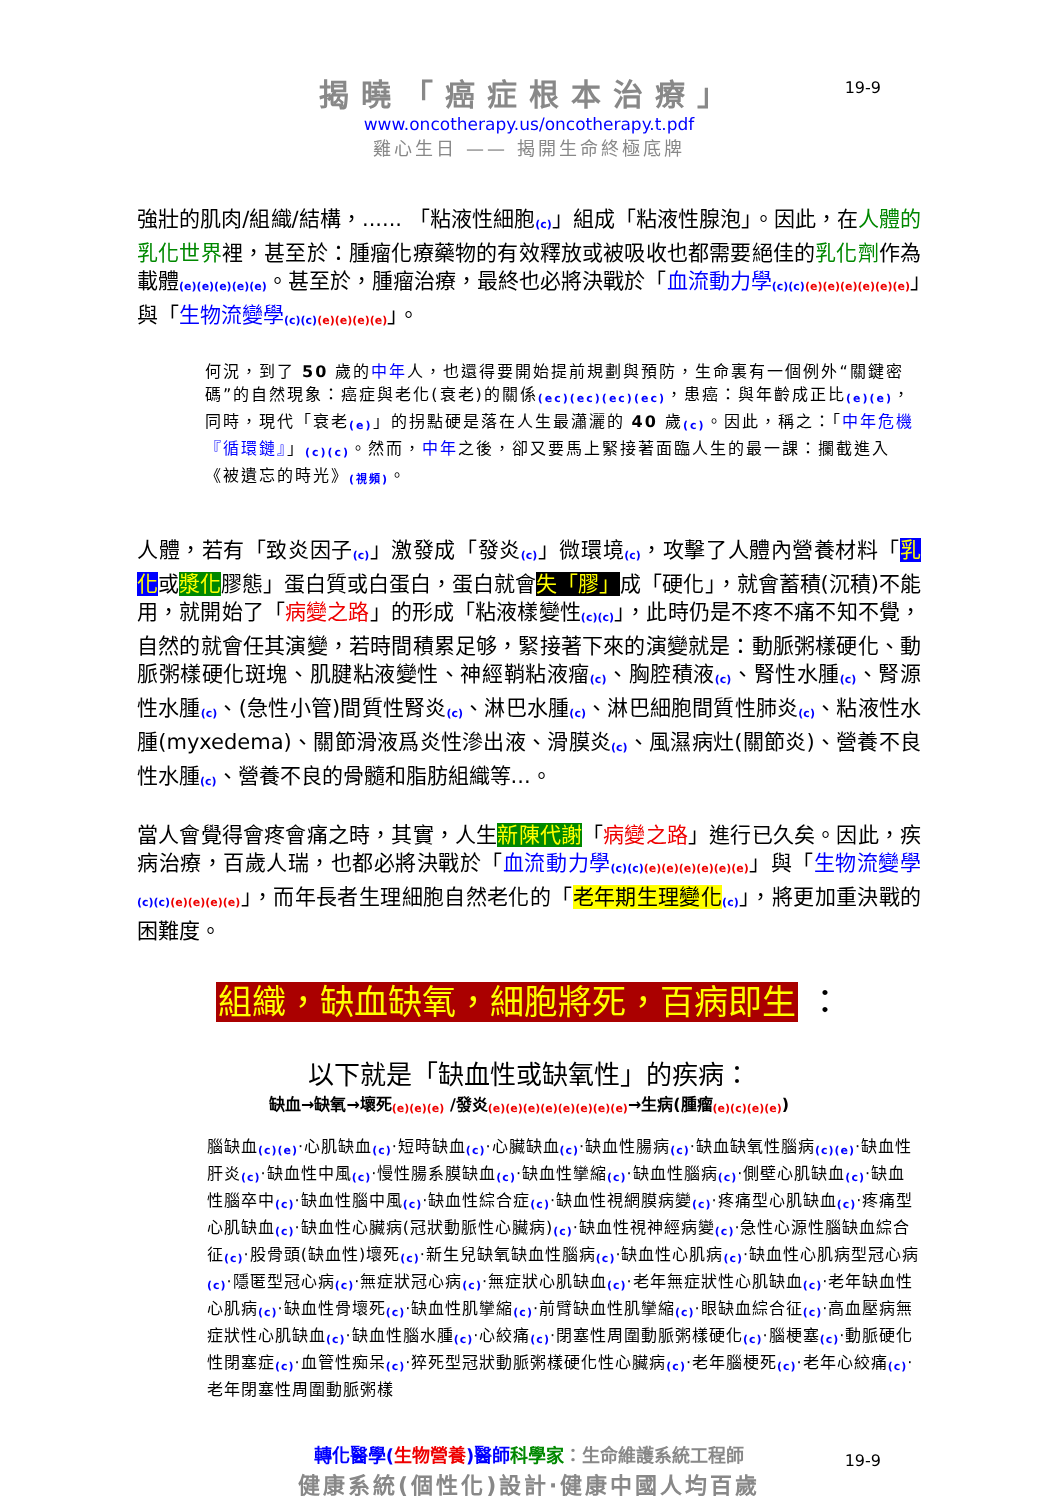19-9
揭曉「癌症根本治療」
www.oncotherapy.us/oncotherapy.t.pdf
雞心生日 —— 揭開生命終極底牌
強壯的肌肉/組織/結構，...... 「粘液性細胞<sub>(c)</sub>」組成「粘液性腺泡」。因此，在人體的乳化世界裡，甚至於：腫瘤化療藥物的有效釋放或被吸收也都需要絕佳的乳化劑作為載體<sub>(e)(e)(e)(e)(e)</sub>。甚至於，腫瘤治療，最終也必將決戰於「血流動力學<sub>(c)(c)(e)(e)(e)(e)(e)(e)</sub>」與「生物流變學<sub>(c)(c)(e)(e)(e)(e)</sub>」。
何況，到了 50 歲的中年人，也還得要開始提前規劃與預防，生命裏有一個例外“關鍵密碼”的自然現象：癌症與老化(衰老)的關係<sub>(ec)(ec)(ec)(ec)</sub>，患癌：與年齡成正比<sub>(e)(e)</sub>，同時，現代「衰老<sub>(e)</sub>」的拐點硬是落在人生最瀟灑的 40 歲<sub>(c)</sub>。因此，稱之：「中年危機『循環鏈』」<sub>(c)(c)</sub>。然而，中年之後，卻又要馬上緊接著面臨人生的最一課：攔截進入《被遺忘的時光》<sub>(視頻)</sub>。
人體，若有「致炎因子<sub>(c)</sub>」激發成「發炎<sub>(c)</sub>」微環境<sub>(c)</sub>，攻擊了人體內營養材料「乳化或漿化膠態」蛋白質或白蛋白，蛋白就會失「膠」成「硬化」，就會蓄積(沉積)不能用，就開始了「病變之路」的形成「粘液樣變性<sub>(c)(c)</sub>」，此時仍是不疼不痛不知不覺，自然的就會任其演變，若時間積累足够，緊接著下來的演變就是：動脈粥樣硬化、動脈粥樣硬化斑塊、肌腱粘液變性、神經鞘粘液瘤<sub>(c)</sub>、胸腔積液<sub>(c)</sub>、腎性水腫<sub>(c)</sub>、腎源性水腫<sub>(c)</sub>、(急性小管)間質性腎炎<sub>(c)</sub>、淋巴水腫<sub>(c)</sub>、淋巴細胞間質性肺炎<sub>(c)</sub>、粘液性水腫(myxedema)、關節滑液爲炎性滲出液、滑膜炎<sub>(c)</sub>、風濕病灶(關節炎)、營養不良性水腫<sub>(c)</sub>、營養不良的骨髓和脂肪組織等...。
當人會覺得會疼會痛之時，其實，人生新陳代謝「病變之路」進行已久矣。因此，疾病治療，百歲人瑞，也都必將決戰於「血流動力學<sub>(c)(c)(e)(e)(e)(e)(e)(e)</sub>」與「生物流變學<sub>(c)(c)(e)(e)(e)(e)</sub>」，而年長者生理細胞自然老化的「老年期生理變化<sub>(c)</sub>」，將更加重決戰的困難度。
組織，缺血缺氧，細胞將死，百病即生 ：
以下就是「缺血性或缺氧性」的疾病：
缺血→缺氧→壞死<sub>(e)(e)(e)</sub> /發炎<sub>(e)(e)(e)(e)(e)(e)(e)(e)</sub>→生病(腫瘤<sub>(e)(c)(e)(e)</sub>)
腦缺血<sub>(c)(e)</sub>‧心肌缺血<sub>(c)</sub>‧短時缺血<sub>(c)</sub>‧心臟缺血<sub>(c)</sub>‧缺血性腸病<sub>(c)</sub>‧缺血缺氧性腦病<sub>(c)(e)</sub>‧缺血性肝炎<sub>(c)</sub>‧缺血性中風<sub>(c)</sub>‧慢性腸系膜缺血<sub>(c)</sub>‧缺血性攣縮<sub>(c)</sub>‧缺血性腦病<sub>(c)</sub>‧側壁心肌缺血<sub>(c)</sub>‧缺血性腦卒中<sub>(c)</sub>‧缺血性腦中風<sub>(c)</sub>‧缺血性綜合症<sub>(c)</sub>‧缺血性視網膜病變<sub>(c)</sub>‧疼痛型心肌缺血<sub>(c)</sub>‧疼痛型心肌缺血<sub>(c)</sub>‧缺血性心臟病(冠狀動脈性心臟病)<sub>(c)</sub>‧缺血性視神經病變<sub>(c)</sub>‧急性心源性腦缺血綜合征<sub>(c)</sub>‧股骨頭(缺血性)壞死<sub>(c)</sub>‧新生兒缺氧缺血性腦病<sub>(c)</sub>‧缺血性心肌病<sub>(c)</sub>‧缺血性心肌病型冠心病<sub>(c)</sub>‧隱匿型冠心病<sub>(c)</sub>‧無症狀冠心病<sub>(c)</sub>‧無症狀心肌缺血<sub>(c)</sub>‧老年無症狀性心肌缺血<sub>(c)</sub>‧老年缺血性心肌病<sub>(c)</sub>‧缺血性骨壞死<sub>(c)</sub>‧缺血性肌攣縮<sub>(c)</sub>‧前臂缺血性肌攣縮<sub>(c)</sub>‧眼缺血綜合征<sub>(c)</sub>‧高血壓病無症狀性心肌缺血<sub>(c)</sub>‧缺血性腦水腫<sub>(c)</sub>‧心絞痛<sub>(c)</sub>‧閉塞性周圍動脈粥樣硬化<sub>(c)</sub>‧腦梗塞<sub>(c)</sub>‧動脈硬化性閉塞症<sub>(c)</sub>‧血管性痴呆<sub>(c)</sub>‧猝死型冠狀動脈粥樣硬化性心臟病<sub>(c)</sub>‧老年腦梗死<sub>(c)</sub>‧老年心絞痛<sub>(c)</sub>‧老年閉塞性周圍動脈粥樣
19-9
轉化醫學(生物營養)醫師 科學家：生命維護系統工程師
健康系統(個性化)設計‧健康中國人均百歲